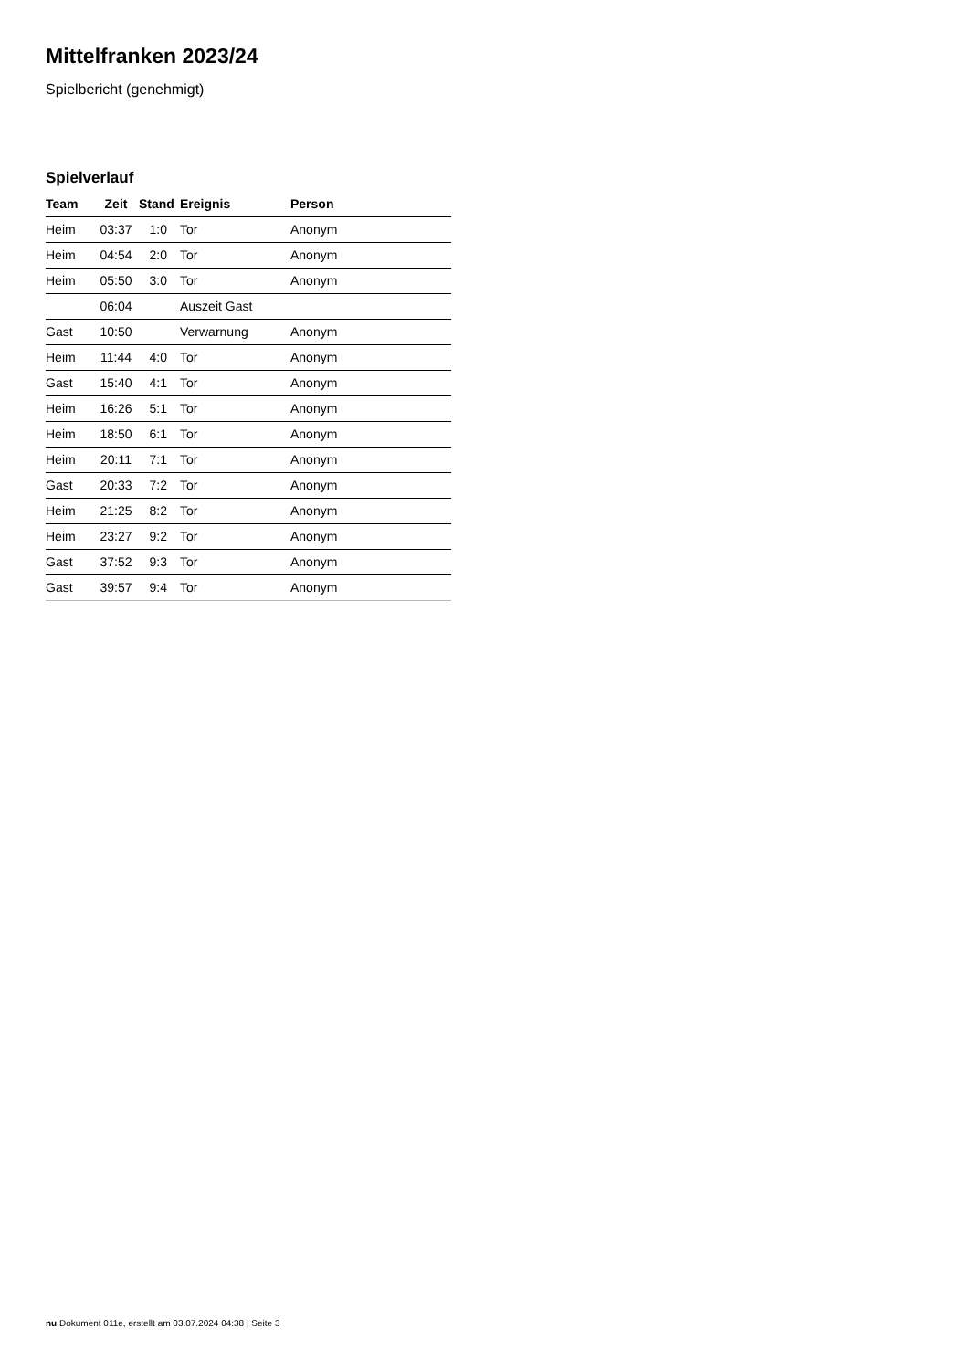Mittelfranken 2023/24
Spielbericht (genehmigt)
Spielverlauf
| Team | Zeit | Stand | Ereignis | Person |
| --- | --- | --- | --- | --- |
| Heim | 03:37 | 1:0 | Tor | Anonym |
| Heim | 04:54 | 2:0 | Tor | Anonym |
| Heim | 05:50 | 3:0 | Tor | Anonym |
| | 06:04 | | Auszeit Gast | |
| Gast | 10:50 | | Verwarnung | Anonym |
| Heim | 11:44 | 4:0 | Tor | Anonym |
| Gast | 15:40 | 4:1 | Tor | Anonym |
| Heim | 16:26 | 5:1 | Tor | Anonym |
| Heim | 18:50 | 6:1 | Tor | Anonym |
| Heim | 20:11 | 7:1 | Tor | Anonym |
| Gast | 20:33 | 7:2 | Tor | Anonym |
| Heim | 21:25 | 8:2 | Tor | Anonym |
| Heim | 23:27 | 9:2 | Tor | Anonym |
| Gast | 37:52 | 9:3 | Tor | Anonym |
| Gast | 39:57 | 9:4 | Tor | Anonym |
nu.Dokument 011e, erstellt am 03.07.2024 04:38 | Seite 3